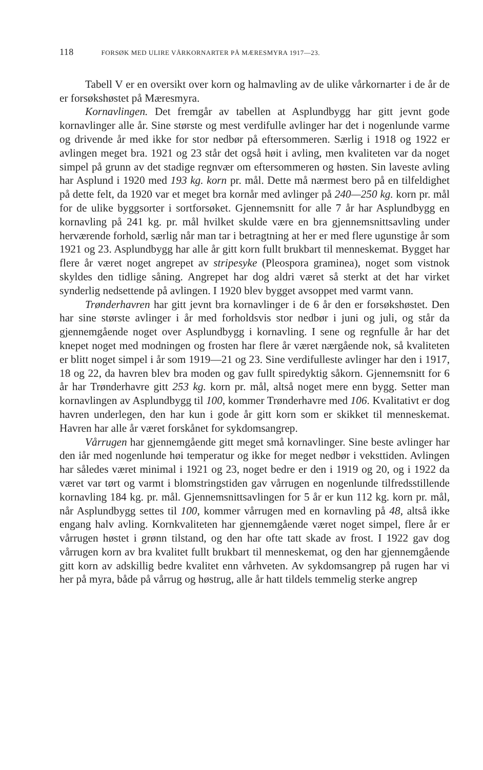118 FORSØK MED ULIRE VÅRKORNARTER PÅ MÆRESMYRA 1917—23.
Tabell V er en oversikt over korn og halmavling av de ulike vårkornarter i de år de er forsøkshøstet på Mæresmyra.
Kornavlingen. Det fremgår av tabellen at Asplundbygg har gitt jevnt gode kornavlinger alle år. Sine største og mest verdifulle avlinger har det i nogenlunde varme og drivende år med ikke for stor nedbør på eftersommeren. Særlig i 1918 og 1922 er avlingen meget bra. 1921 og 23 står det også høit i avling, men kvaliteten var da noget simpel på grunn av det stadige regnvær om eftersommeren og høsten. Sin laveste avling har Asplund i 1920 med 193 kg. korn pr. mål. Dette må nærmest bero på en tilfeldighet på dette felt, da 1920 var et meget bra kornår med avlinger på 240—250 kg. korn pr. mål for de ulike byggsorter i sortforsøket. Gjennemsnitt for alle 7 år har Asplundbygg en kornavling på 241 kg. pr. mål hvilket skulde være en bra gjennemsnittsavling under herværende forhold, særlig når man tar i betragtning at her er med flere ugunstige år som 1921 og 23. Asplundbygg har alle år gitt korn fullt brukbart til menneskemat. Bygget har flere år været noget angrepet av stripesyke (Pleospora graminea), noget som vistnok skyldes den tidlige såning. Angrepet har dog aldri været så sterkt at det har virket synderlig nedsettende på avlingen. I 1920 blev bygget avsoppet med varmt vann.
Trønderhavren har gitt jevnt bra kornavlinger i de 6 år den er forsøkshøstet. Den har sine største avlinger i år med forholdsvis stor nedbør i juni og juli, og står da gjennemgående noget over Asplundbygg i kornavling. I sene og regnfulle år har det knepet noget med modningen og frosten har flere år været nærgående nok, så kvaliteten er blitt noget simpel i år som 1919—21 og 23. Sine verdifulleste avlinger har den i 1917, 18 og 22, da havren blev bra moden og gav fullt spiredyktig såkorn. Gjennemsnitt for 6 år har Trønderhavre gitt 253 kg. korn pr. mål, altså noget mere enn bygg. Setter man kornavlingen av Asplundbygg til 100, kommer Trønderhavre med 106. Kvalitativt er dog havren underlegen, den har kun i gode år gitt korn som er skikket til menneskemat. Havren har alle år været forskånet for sykdomsangrep.
Vårrugen har gjennemgående gitt meget små kornavlinger. Sine beste avlinger har den iår med nogenlunde høi temperatur og ikke for meget nedbør i veksttiden. Avlingen har således været minimal i 1921 og 23, noget bedre er den i 1919 og 20, og i 1922 da været var tørt og varmt i blomstringstiden gav vårrugen en nogenlunde tilfredsstillende kornavling 184 kg. pr. mål. Gjennemsnittsavlingen for 5 år er kun 112 kg. korn pr. mål, når Asplundbygg settes til 100, kommer vårrugen med en kornavling på 48, altså ikke engang halv avling. Kornkvaliteten har gjennemgående været noget simpel, flere år er vårrugen høstet i grønn tilstand, og den har ofte tatt skade av frost. I 1922 gav dog vårrugen korn av bra kvalitet fullt brukbart til menneskemat, og den har gjennemgående gitt korn av adskillig bedre kvalitet enn vårhveten. Av sykdomsangrep på rugen har vi her på myra, både på vårrug og høstrug, alle år hatt tildels temmelig sterke angrep